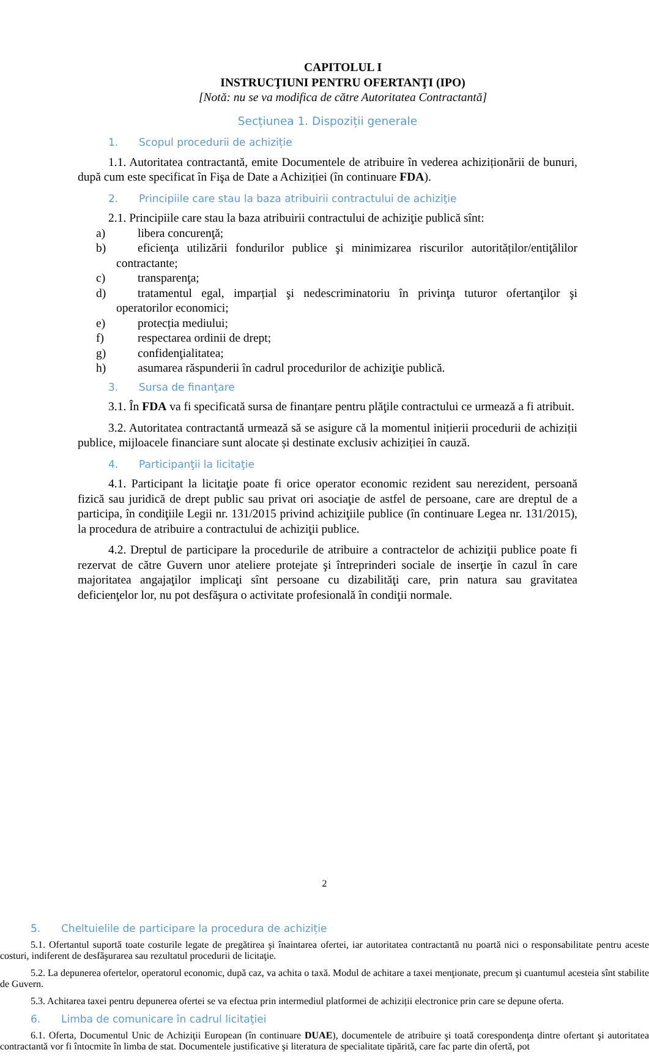CAPITOLUL I
INSTRUCŢIUNI PENTRU OFERTANŢI (IPO)
[Notă: nu se va modifica de către Autoritatea Contractantă]
Secțiunea 1. Dispoziții generale
1. Scopul procedurii de achiziție
1.1. Autoritatea contractantă, emite Documentele de atribuire în vederea achiziționării de bunuri, după cum este specificat în Fişa de Date a Achiziției (în continuare FDA).
2. Principiile care stau la baza atribuirii contractului de achiziţie
2.1. Principiile care stau la baza atribuirii contractului de achiziţie publică sînt:
a) libera concurenţă;
b) eficienţa utilizării fondurilor publice şi minimizarea riscurilor autorităților/entiţălilor contractante;
c) transparenţa;
d) tratamentul egal, imparțial şi nedescriminatoriu în privinţa tuturor ofertanţilor şi operatorilor economici;
e) protecția mediului;
f) respectarea ordinii de drept;
g) confidenţialitatea;
h) asumarea răspunderii în cadrul procedurilor de achiziţie publică.
3. Sursa de finanţare
3.1. În FDA va fi specificată sursa de finanțare pentru plăţile contractului ce urmează a fi atribuit.
3.2. Autoritatea contractantă urmează să se asigure că la momentul inițierii procedurii de achiziții publice, mijloacele financiare sunt alocate și destinate exclusiv achiziției în cauză.
4. Participanţii la licitaţie
4.1. Participant la licitaţie poate fi orice operator economic rezident sau nerezident, persoană fizică sau juridică de drept public sau privat ori asociaţie de astfel de persoane, care are dreptul de a participa, în condiţiile Legii nr. 131/2015 privind achiziţiile publice (în continuare Legea nr. 131/2015), la procedura de atribuire a contractului de achiziţii publice.
4.2. Dreptul de participare la procedurile de atribuire a contractelor de achiziţii publice poate fi rezervat de către Guvern unor ateliere protejate şi întreprinderi sociale de inserţie în cazul în care majoritatea angajaţilor implicaţi sînt persoane cu dizabilităţi care, prin natura sau gravitatea deficienţelor lor, nu pot desfăşura o activitate profesională în condiţii normale.
5. Cheltuielile de participare la procedura de achiziție
5.1. Ofertantul suportă toate costurile legate de pregătirea şi înaintarea ofertei, iar autoritatea contractantă nu poartă nici o responsabilitate pentru aceste costuri, indiferent de desfăşurarea sau rezultatul procedurii de licitaţie.
5.2. La depunerea ofertelor, operatorul economic, după caz, va achita o taxă. Modul de achitare a taxei menţionate, precum şi cuantumul acesteia sînt stabilite de Guvern.
5.3. Achitarea taxei pentru depunerea ofertei se va efectua prin intermediul platformei de achiziții electronice prin care se depune oferta.
6. Limba de comunicare în cadrul licitaţiei
6.1. Oferta, Documentul Unic de Achiziţii European (în continuare DUAE), documentele de atribuire şi toată corespondenţa dintre ofertant şi autoritatea contractantă vor fi întocmite în limba de stat. Documentele justificative şi literatura de specialitate tipărită, care fac parte din ofertă, pot
2